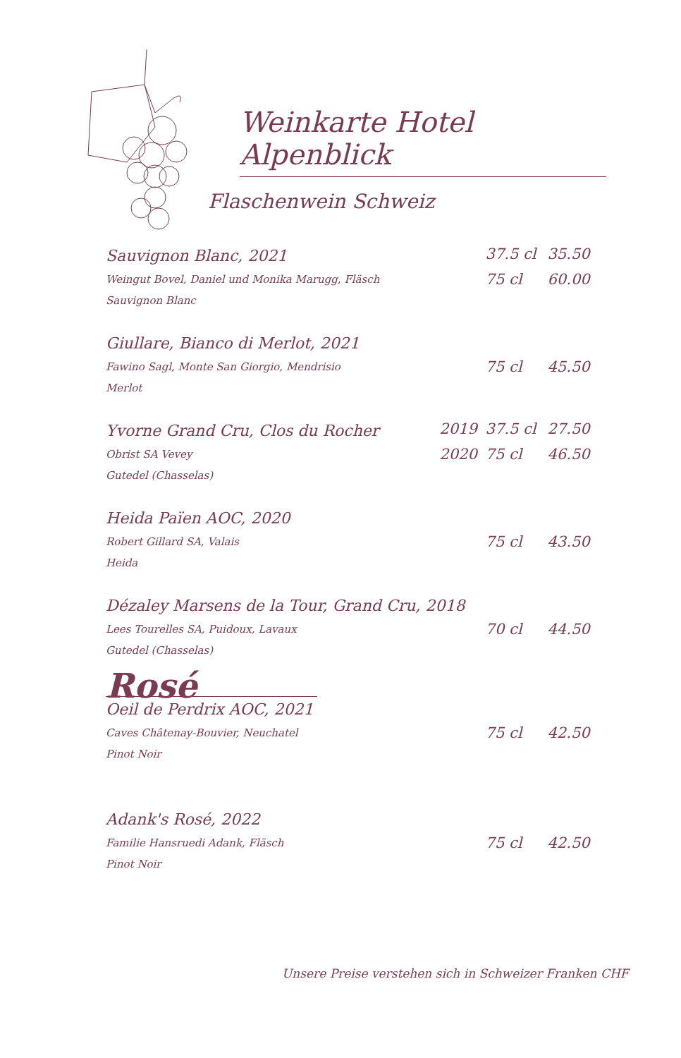Weinkarte Hotel Alpenblick
Flaschenwein Schweiz
| Sauvignon Blanc, 2021 | | 37.5 cl | 35.50 |
| Weingut Bovel, Daniel und Monika Marugg, Fläsch Sauvignon Blanc | | 75 cl | 60.00 |
| Giullare, Bianco di Merlot, 2021 | | | |
| Fawino Sagl, Monte San Giorgio, Mendrisio Merlot | | 75 cl | 45.50 |
| Yvorne Grand Cru, Clos du Rocher | 2019 | 37.5 cl | 27.50 |
| Obrist SA Vevey Gutedel (Chasselas) | 2020 | 75 cl | 46.50 |
| Heida Païen AOC, 2020 | | | |
| Robert Gillard SA, Valais Heida | | 75 cl | 43.50 |
| Dézaley Marsens de la Tour, Grand Cru, 2018 | | | |
| Lees Tourelles SA, Puidoux, Lavaux Gutedel (Chasselas) | | 70 cl | 44.50 |
| Rosé | | | |
| Oeil de Perdrix AOC, 2021 | | | |
| Caves Châtenay-Bouvier, Neuchatel Pinot Noir | | 75 cl | 42.50 |
| Adank's Rosé, 2022 | | | |
| Familie Hansruedi Adank, Fläsch Pinot Noir | | 75 cl | 42.50 |
Unsere Preise verstehen sich in Schweizer Franken CHF